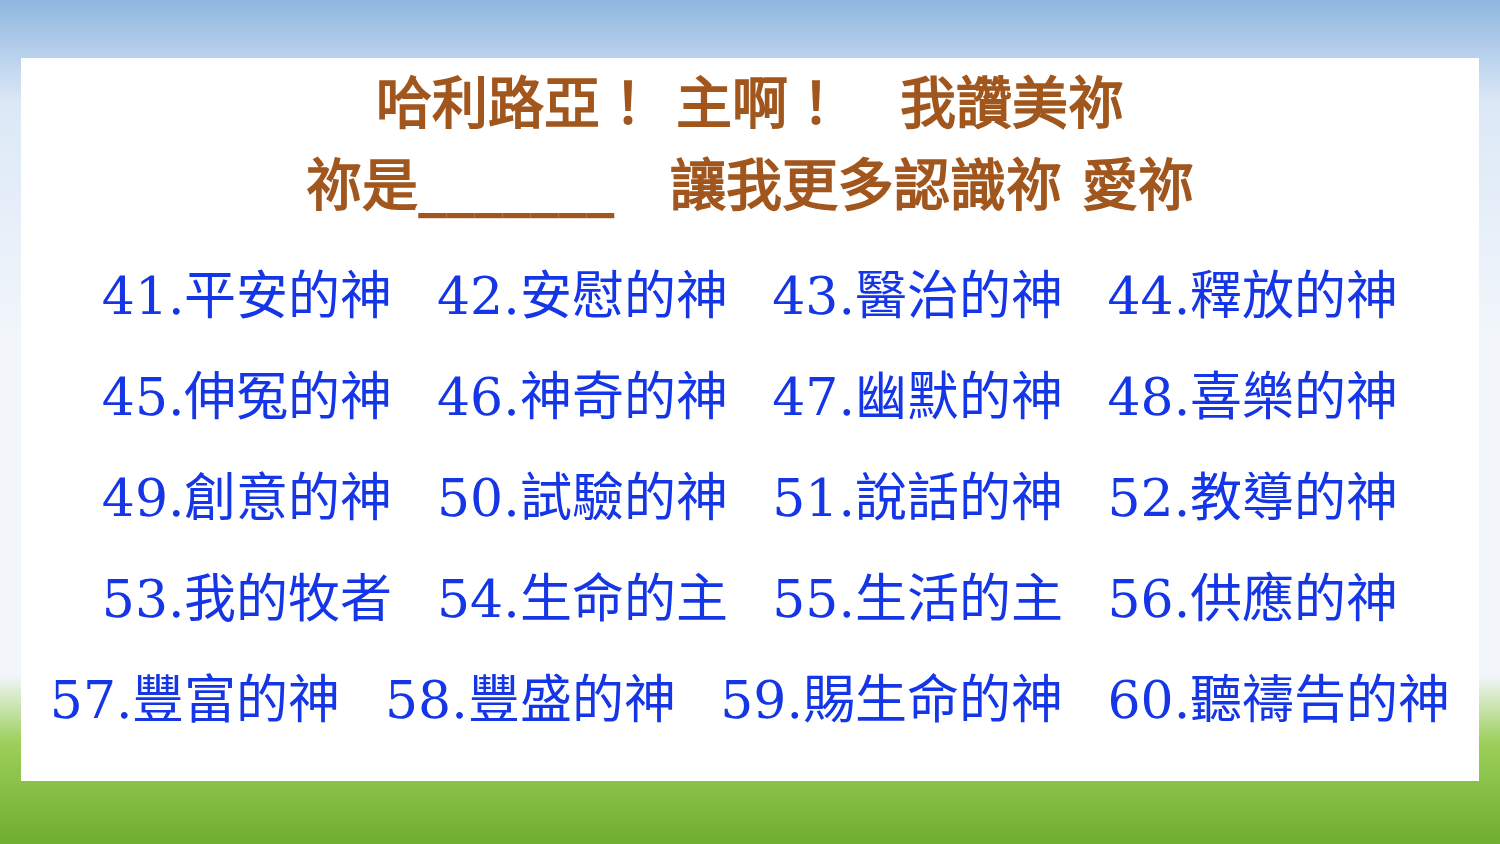哈利路亞！ 主啊！　我讚美祢
祢是_______　讓我更多認識祢 愛祢
41.平安的神 42.安慰的神 43.醫治的神 44.釋放的神
45.伸冤的神 46.神奇的神 47.幽默的神 48.喜樂的神
49.創意的神 50.試驗的神 51.說話的神 52.教導的神
53.我的牧者 54.生命的主 55.生活的主 56.供應的神
57.豐富的神 58.豐盛的神 59.賜生命的神 60.聽禱告的神